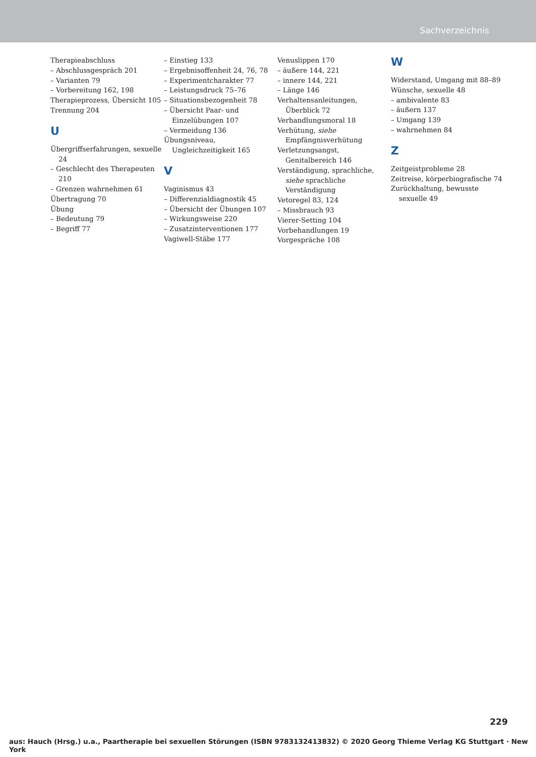Sachverzeichnis
Therapieabschluss
– Abschlussgespräch 201
– Varianten 79
– Vorbereitung 162, 198
Therapieprozess, Übersicht 105
Trennung 204
U
Übergriffserfahrungen, sexuelle 24
– Geschlecht des Therapeuten 210
– Grenzen wahrnehmen 61
Übertragung 70
Übung
– Bedeutung 79
– Begriff 77
– Einstieg 133
– Ergebnisoffenheit 24, 76, 78
– Experimentcharakter 77
– Leistungsdruck 75–76
– Situationsbezogenheit 78
– Übersicht Paar- und Einzelübungen 107
– Vermeidung 136
Übungsniveau, Ungleichzeitigkeit 165
V
Vaginismus 43
– Differenzialdiagnostik 45
– Übersicht der Übungen 107
– Wirkungsweise 220
– Zusatzinterventionen 177
Vagiwell-Stäbe 177
Venuslippen 170
– äußere 144, 221
– innere 144, 221
– Länge 146
Verhaltensanleitungen, Überblick 72
Verhandlungsmoral 18
Verhütung, siehe Empfängnisverhütung
Verletzungsangst, Genitalbereich 146
Verständigung, sprachliche, siehe sprachliche Verständigung
Vetoregel 83, 124
– Missbrauch 93
Vierer-Setting 104
Vorbehandlungen 19
Vorgespräche 108
W
Widerstand, Umgang mit 88–89
Wünsche, sexuelle 48
– ambivalente 83
– äußern 137
– Umgang 139
– wahrnehmen 84
Z
Zeitgeistprobleme 28
Zeitreise, körperbiografische 74
Zurückhaltung, bewusste sexuelle 49
229
aus: Hauch (Hrsg.) u.a., Paartherapie bei sexuellen Störungen (ISBN 9783132413832) © 2020 Georg Thieme Verlag KG Stuttgart · New York